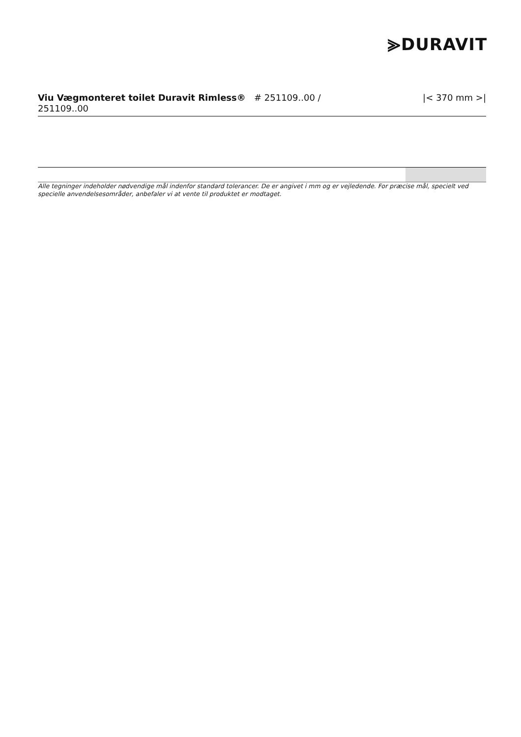⪢DURAVIT
Viu Vægmonteret toilet Duravit Rimless® # 251109..00 /
251109..00
|< 370 mm >|
Alle tegninger indeholder nødvendige mål indenfor standard tolerancer. De er angivet i mm og er vejledende. For præcise mål, specielt ved specielle anvendelsesområder, anbefaler vi at vente til produktet er modtaget.